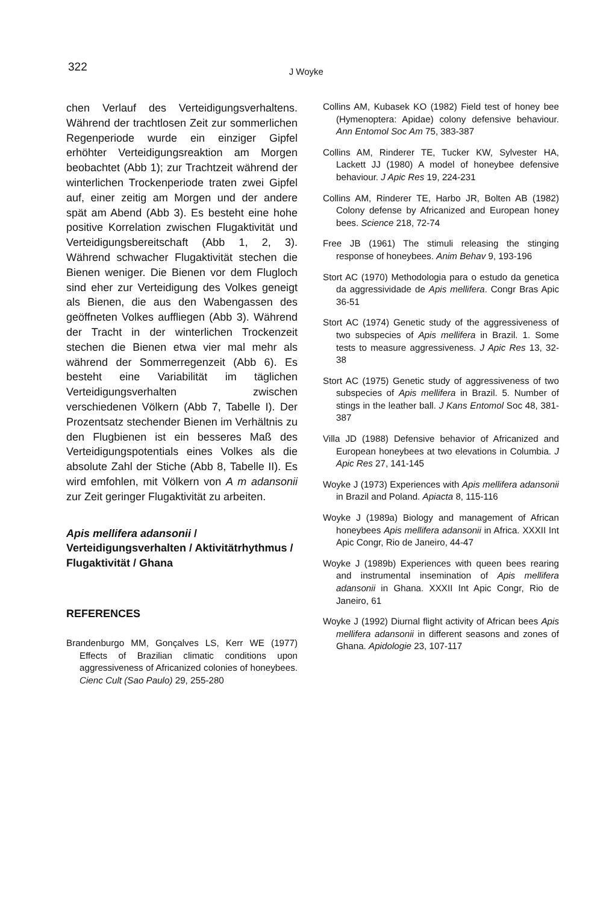322
J Woyke
chen Verlauf des Verteidigungsverhaltens. Während der trachtlosen Zeit zur sommerlichen Regenperiode wurde ein einziger Gipfel erhöhter Verteidigungsreaktion am Morgen beobachtet (Abb 1); zur Trachtzeit während der winterlichen Trockenperiode traten zwei Gipfel auf, einer zeitig am Morgen und der andere spät am Abend (Abb 3). Es besteht eine hohe positive Korrelation zwischen Flugaktivität und Verteidigungsbereitschaft (Abb 1, 2, 3). Während schwacher Flugaktivität stechen die Bienen weniger. Die Bienen vor dem Flugloch sind eher zur Verteidigung des Volkes geneigt als Bienen, die aus den Wabengassen des geöffneten Volkes auffliegen (Abb 3). Während der Tracht in der winterlichen Trockenzeit stechen die Bienen etwa vier mal mehr als während der Sommerregenzeit (Abb 6). Es besteht eine Variabilität im täglichen Verteidigungsverhalten zwischen verschiedenen Völkern (Abb 7, Tabelle I). Der Prozentsatz stechender Bienen im Verhältnis zu den Flugbienen ist ein besseres Maß des Verteidigungspotentials eines Volkes als die absolute Zahl der Stiche (Abb 8, Tabelle II). Es wird emfohlen, mit Völkern von A m adansonii zur Zeit geringer Flugaktivität zu arbeiten.
Apis mellifera adansonii / Verteidigungsverhalten / Aktivitätrhythmus / Flugaktivität / Ghana
REFERENCES
Brandenburgo MM, Gonçalves LS, Kerr WE (1977) Effects of Brazilian climatic conditions upon aggressiveness of Africanized colonies of honeybees. Cienc Cult (Sao Paulo) 29, 255-280
Collins AM, Kubasek KO (1982) Field test of honey bee (Hymenoptera: Apidae) colony defensive behaviour. Ann Entomol Soc Am 75, 383-387
Collins AM, Rinderer TE, Tucker KW, Sylvester HA, Lackett JJ (1980) A model of honeybee defensive behaviour. J Apic Res 19, 224-231
Collins AM, Rinderer TE, Harbo JR, Bolten AB (1982) Colony defense by Africanized and European honey bees. Science 218, 72-74
Free JB (1961) The stimuli releasing the stinging response of honeybees. Anim Behav 9, 193-196
Stort AC (1970) Methodologia para o estudo da genetica da aggressividade de Apis mellifera. Congr Bras Apic 36-51
Stort AC (1974) Genetic study of the aggressiveness of two subspecies of Apis mellifera in Brazil. 1. Some tests to measure aggressiveness. J Apic Res 13, 32-38
Stort AC (1975) Genetic study of aggressiveness of two subspecies of Apis mellifera in Brazil. 5. Number of stings in the leather ball. J Kans Entomol Soc 48, 381-387
Villa JD (1988) Defensive behavior of Africanized and European honeybees at two elevations in Columbia. J Apic Res 27, 141-145
Woyke J (1973) Experiences with Apis mellifera adansonii in Brazil and Poland. Apiacta 8, 115-116
Woyke J (1989a) Biology and management of African honeybees Apis mellifera adansonii in Africa. XXXII Int Apic Congr, Rio de Janeiro, 44-47
Woyke J (1989b) Experiences with queen bees rearing and instrumental insemination of Apis mellifera adansonii in Ghana. XXXII Int Apic Congr, Rio de Janeiro, 61
Woyke J (1992) Diurnal flight activity of African bees Apis mellifera adansonii in different seasons and zones of Ghana. Apidologie 23, 107-117